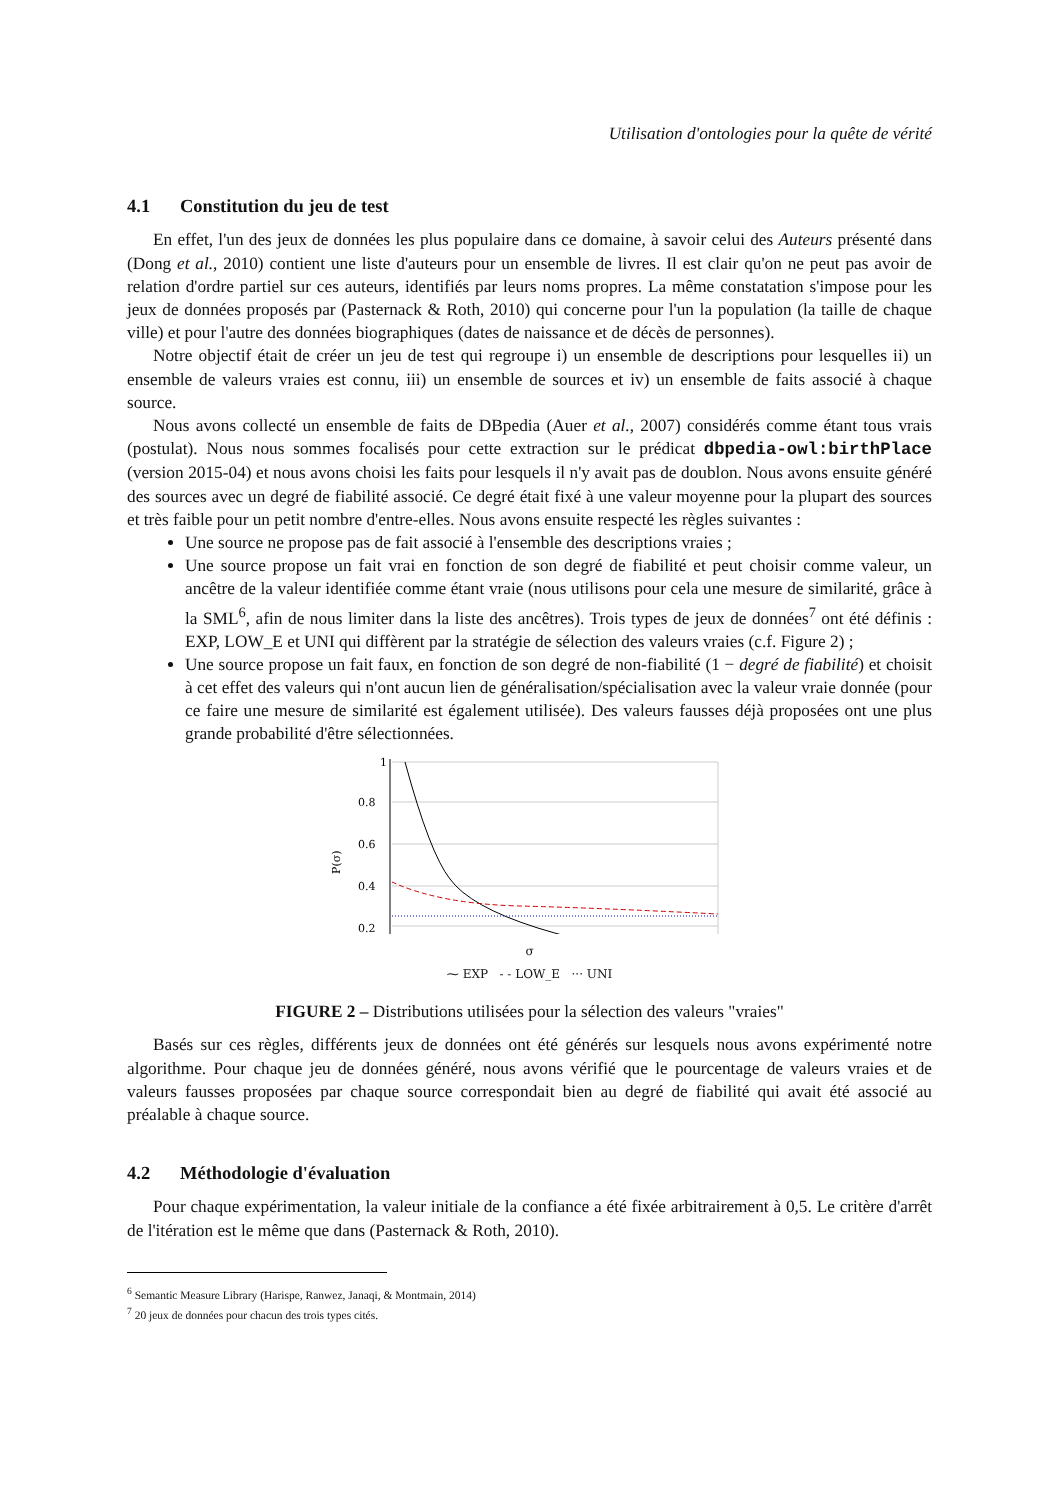Utilisation d'ontologies pour la quête de vérité
4.1 Constitution du jeu de test
En effet, l'un des jeux de données les plus populaire dans ce domaine, à savoir celui des Auteurs présenté dans (Dong et al., 2010) contient une liste d'auteurs pour un ensemble de livres. Il est clair qu'on ne peut pas avoir de relation d'ordre partiel sur ces auteurs, identifiés par leurs noms propres. La même constatation s'impose pour les jeux de données proposés par (Pasternack & Roth, 2010) qui concerne pour l'un la population (la taille de chaque ville) et pour l'autre des données biographiques (dates de naissance et de décès de personnes).
Notre objectif était de créer un jeu de test qui regroupe i) un ensemble de descriptions pour lesquelles ii) un ensemble de valeurs vraies est connu, iii) un ensemble de sources et iv) un ensemble de faits associé à chaque source.
Nous avons collecté un ensemble de faits de DBpedia (Auer et al., 2007) considérés comme étant tous vrais (postulat). Nous nous sommes focalisés pour cette extraction sur le prédicat dbpedia-owl:birthPlace (version 2015-04) et nous avons choisi les faits pour lesquels il n'y avait pas de doublon. Nous avons ensuite généré des sources avec un degré de fiabilité associé. Ce degré était fixé à une valeur moyenne pour la plupart des sources et très faible pour un petit nombre d'entre-elles. Nous avons ensuite respecté les règles suivantes :
Une source ne propose pas de fait associé à l'ensemble des descriptions vraies ;
Une source propose un fait vrai en fonction de son degré de fiabilité et peut choisir comme valeur, un ancêtre de la valeur identifiée comme étant vraie (nous utilisons pour cela une mesure de similarité, grâce à la SML<sup>6</sup>, afin de nous limiter dans la liste des ancêtres). Trois types de jeux de données<sup>7</sup> ont été définis : EXP, LOW_E et UNI qui diffèrent par la stratégie de sélection des valeurs vraies (c.f. Figure 2) ;
Une source propose un fait faux, en fonction de son degré de non-fiabilité (1 − degré de fiabilité) et choisit à cet effet des valeurs qui n'ont aucun lien de généralisation/spécialisation avec la valeur vraie donnée (pour ce faire une mesure de similarité est également utilisée). Des valeurs fausses déjà proposées ont une plus grande probabilité d'être sélectionnées.
1
0.8
0.6
0.4
0.2
P(σ)
σ
⁓ EXP - - LOW_E ··· UNI
FIGURE 2 – Distributions utilisées pour la sélection des valeurs "vraies"
Basés sur ces règles, différents jeux de données ont été générés sur lesquels nous avons expérimenté notre algorithme. Pour chaque jeu de données généré, nous avons vérifié que le pourcentage de valeurs vraies et de valeurs fausses proposées par chaque source correspondait bien au degré de fiabilité qui avait été associé au préalable à chaque source.
4.2 Méthodologie d'évaluation
Pour chaque expérimentation, la valeur initiale de la confiance a été fixée arbitrairement à 0,5. Le critère d'arrêt de l'itération est le même que dans (Pasternack & Roth, 2010).
<sup>6</sup> Semantic Measure Library (Harispe, Ranwez, Janaqi, & Montmain, 2014)
<sup>7</sup> 20 jeux de données pour chacun des trois types cités.